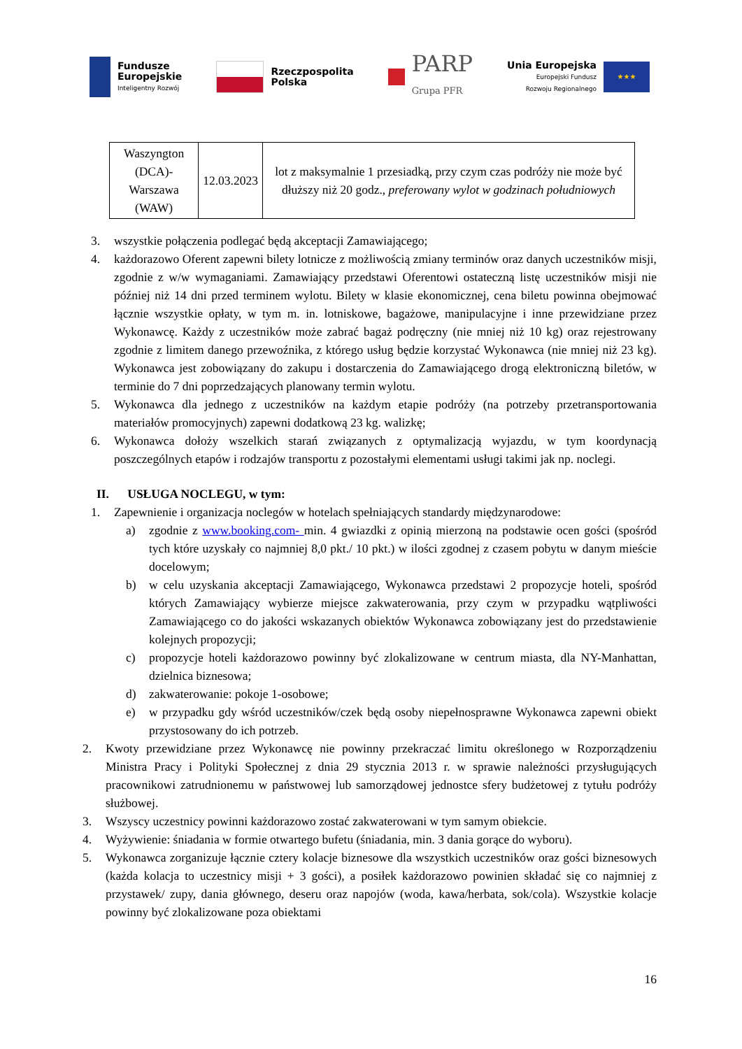Fundusze
Europejskie
Inteligentny Rozwój
Rzeczpospolita
Polska
PARP
Grupa PFR
Unia Europejska
Europejski Fundusz
Rozwoju Regionalnego
★★★
| Waszyngton (DCA)- Warszawa (WAW) | 12.03.2023 | lot z maksymalnie 1 przesiadką, przy czym czas podróży nie może być dłuższy niż 20 godz., preferowany wylot w godzinach południowych |
3. wszystkie połączenia podlegać będą akceptacji Zamawiającego;
4. każdorazowo Oferent zapewni bilety lotnicze z możliwością zmiany terminów oraz danych uczestników misji, zgodnie z w/w wymaganiami. Zamawiający przedstawi Oferentowi ostateczną listę uczestników misji nie później niż 14 dni przed terminem wylotu. Bilety w klasie ekonomicznej, cena biletu powinna obejmować łącznie wszystkie opłaty, w tym m. in. lotniskowe, bagażowe, manipulacyjne i inne przewidziane przez Wykonawcę. Każdy z uczestników może zabrać bagaż podręczny (nie mniej niż 10 kg) oraz rejestrowany zgodnie z limitem danego przewoźnika, z którego usług będzie korzystać Wykonawca (nie mniej niż 23 kg). Wykonawca jest zobowiązany do zakupu i dostarczenia do Zamawiającego drogą elektroniczną biletów, w terminie do 7 dni poprzedzających planowany termin wylotu.
5. Wykonawca dla jednego z uczestników na każdym etapie podróży (na potrzeby przetransportowania materiałów promocyjnych) zapewni dodatkową 23 kg. walizkę;
6. Wykonawca dołoży wszelkich starań związanych z optymalizacją wyjazdu, w tym koordynacją poszczególnych etapów i rodzajów transportu z pozostałymi elementami usługi takimi jak np. noclegi.
II. USŁUGA NOCLEGU, w tym:
1. Zapewnienie i organizacja noclegów w hotelach spełniających standardy międzynarodowe:
a) zgodnie z www.booking.com- min. 4 gwiazdki z opinią mierzoną na podstawie ocen gości (spośród tych które uzyskały co najmniej 8,0 pkt./ 10 pkt.) w ilości zgodnej z czasem pobytu w danym mieście docelowym;
b) w celu uzyskania akceptacji Zamawiającego, Wykonawca przedstawi 2 propozycje hoteli, spośród których Zamawiający wybierze miejsce zakwaterowania, przy czym w przypadku wątpliwości Zamawiającego co do jakości wskazanych obiektów Wykonawca zobowiązany jest do przedstawienie kolejnych propozycji;
c) propozycje hoteli każdorazowo powinny być zlokalizowane w centrum miasta, dla NY-Manhattan, dzielnica biznesowa;
d) zakwaterowanie: pokoje 1-osobowe;
e) w przypadku gdy wśród uczestników/czek będą osoby niepełnosprawne Wykonawca zapewni obiekt przystosowany do ich potrzeb.
2. Kwoty przewidziane przez Wykonawcę nie powinny przekraczać limitu określonego w Rozporządzeniu Ministra Pracy i Polityki Społecznej z dnia 29 stycznia 2013 r. w sprawie należności przysługujących pracownikowi zatrudnionemu w państwowej lub samorządowej jednostce sfery budżetowej z tytułu podróży służbowej.
3. Wszyscy uczestnicy powinni każdorazowo zostać zakwaterowani w tym samym obiekcie.
4. Wyżywienie: śniadania w formie otwartego bufetu (śniadania, min. 3 dania gorące do wyboru).
5. Wykonawca zorganizuje łącznie cztery kolacje biznesowe dla wszystkich uczestników oraz gości biznesowych (każda kolacja to uczestnicy misji + 3 gości), a posiłek każdorazowo powinien składać się co najmniej z przystawek/ zupy, dania głównego, deseru oraz napojów (woda, kawa/herbata, sok/cola). Wszystkie kolacje powinny być zlokalizowane poza obiektami
16